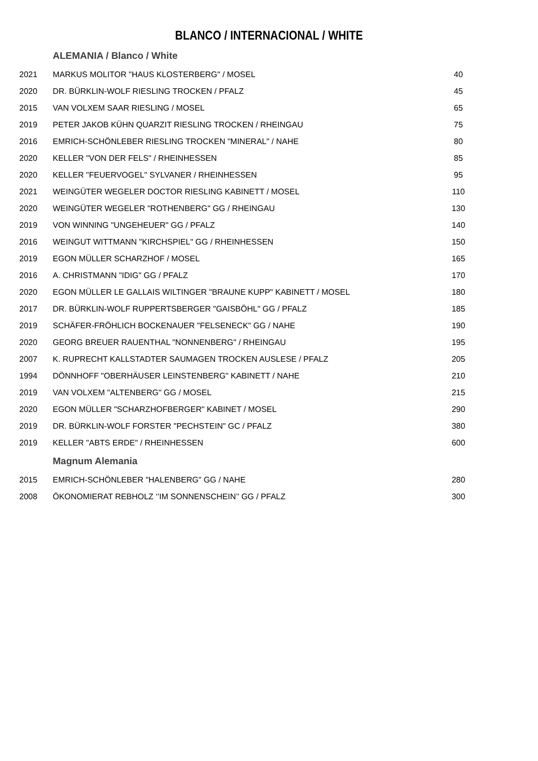BLANCO / INTERNACIONAL / WHITE
| | ALEMANIA / Blanco / White | |
| 2021 | MARKUS MOLITOR "HAUS KLOSTERBERG" / MOSEL | 40 |
| 2020 | DR. BÜRKLIN-WOLF RIESLING TROCKEN / PFALZ | 45 |
| 2015 | VAN VOLXEM SAAR RIESLING / MOSEL | 65 |
| 2019 | PETER JAKOB KÜHN QUARZIT RIESLING TROCKEN / RHEINGAU | 75 |
| 2016 | EMRICH-SCHÖNLEBER RIESLING TROCKEN "MINERAL" / NAHE | 80 |
| 2020 | KELLER "VON DER FELS" / RHEINHESSEN | 85 |
| 2020 | KELLER "FEUERVOGEL" SYLVANER / RHEINHESSEN | 95 |
| 2021 | WEINGÜTER WEGELER DOCTOR RIESLING KABINETT / MOSEL | 110 |
| 2020 | WEINGÜTER WEGELER "ROTHENBERG" GG / RHEINGAU | 130 |
| 2019 | VON WINNING "UNGEHEUER" GG / PFALZ | 140 |
| 2016 | WEINGUT WITTMANN "KIRCHSPIEL" GG / RHEINHESSEN | 150 |
| 2019 | EGON MÜLLER SCHARZHOF / MOSEL | 165 |
| 2016 | A. CHRISTMANN "IDIG" GG / PFALZ | 170 |
| 2020 | EGON MÜLLER LE GALLAIS WILTINGER "BRAUNE KUPP" KABINETT / MOSEL | 180 |
| 2017 | DR. BÜRKLIN-WOLF RUPPERTSBERGER "GAISBÖHL" GG / PFALZ | 185 |
| 2019 | SCHÄFER-FRÖHLICH BOCKENAUER "FELSENECK" GG / NAHE | 190 |
| 2020 | GEORG BREUER RAUENTHAL "NONNENBERG" / RHEINGAU | 195 |
| 2007 | K. RUPRECHT KALLSTADTER SAUMAGEN TROCKEN AUSLESE / PFALZ | 205 |
| 1994 | DÖNNHOFF "OBERHÄUSER LEINSTENBERG" KABINETT / NAHE | 210 |
| 2019 | VAN VOLXEM "ALTENBERG" GG / MOSEL | 215 |
| 2020 | EGON MÜLLER "SCHARZHOFBERGER" KABINET / MOSEL | 290 |
| 2019 | DR. BÜRKLIN-WOLF FORSTER "PECHSTEIN" GC / PFALZ | 380 |
| 2019 | KELLER "ABTS ERDE" / RHEINHESSEN | 600 |
| | Magnum Alemania | |
| 2015 | EMRICH-SCHÖNLEBER "HALENBERG" GG / NAHE | 280 |
| 2008 | ÖKONOMIERAT REBHOLZ ‘’IM SONNENSCHEIN’’ GG / PFALZ | 300 |